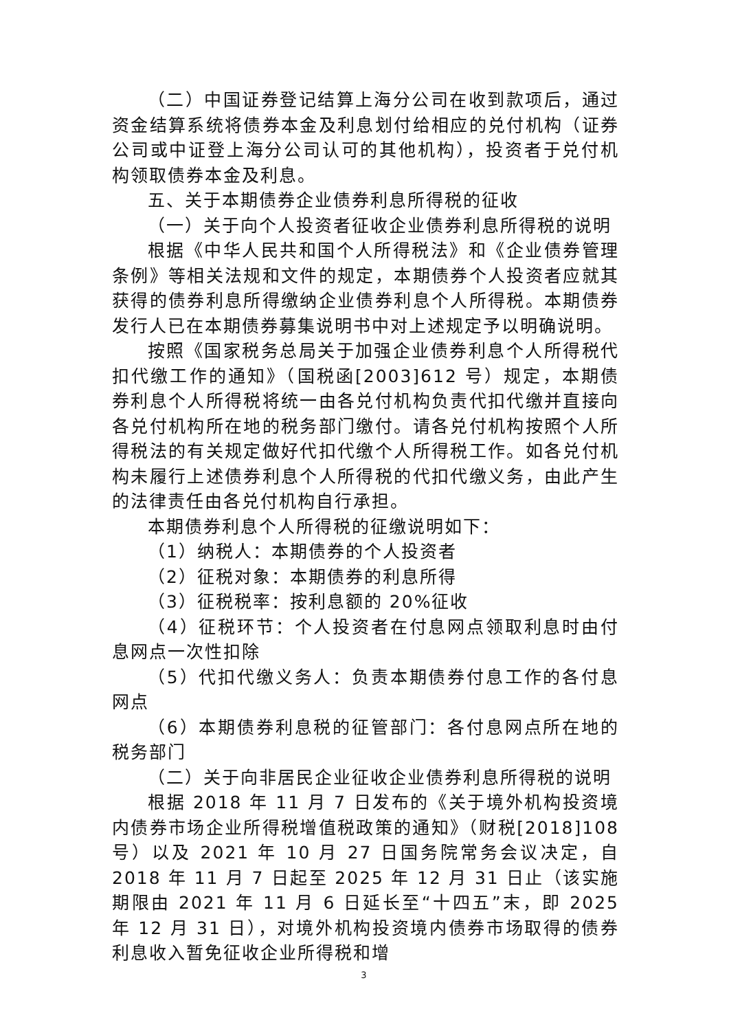（二）中国证券登记结算上海分公司在收到款项后，通过资金结算系统将债券本金及利息划付给相应的兑付机构（证券公司或中证登上海分公司认可的其他机构），投资者于兑付机构领取债券本金及利息。
五、关于本期债券企业债券利息所得税的征收
（一）关于向个人投资者征收企业债券利息所得税的说明
根据《中华人民共和国个人所得税法》和《企业债券管理条例》等相关法规和文件的规定，本期债券个人投资者应就其获得的债券利息所得缴纳企业债券利息个人所得税。本期债券发行人已在本期债券募集说明书中对上述规定予以明确说明。
按照《国家税务总局关于加强企业债券利息个人所得税代扣代缴工作的通知》（国税函[2003]612 号）规定，本期债券利息个人所得税将统一由各兑付机构负责代扣代缴并直接向各兑付机构所在地的税务部门缴付。请各兑付机构按照个人所得税法的有关规定做好代扣代缴个人所得税工作。如各兑付机构未履行上述债券利息个人所得税的代扣代缴义务，由此产生的法律责任由各兑付机构自行承担。
本期债券利息个人所得税的征缴说明如下：
（1）纳税人：本期债券的个人投资者
（2）征税对象：本期债券的利息所得
（3）征税税率：按利息额的 20%征收
（4）征税环节：个人投资者在付息网点领取利息时由付息网点一次性扣除
（5）代扣代缴义务人：负责本期债券付息工作的各付息网点
（6）本期债券利息税的征管部门：各付息网点所在地的税务部门
（二）关于向非居民企业征收企业债券利息所得税的说明
根据 2018 年 11 月 7 日发布的《关于境外机构投资境内债券市场企业所得税增值税政策的通知》（财税[2018]108 号）以及 2021 年 10 月 27 日国务院常务会议决定，自 2018 年 11 月 7 日起至 2025 年 12 月 31 日止（该实施期限由 2021 年 11 月 6 日延长至“十四五”末，即 2025 年 12 月 31 日），对境外机构投资境内债券市场取得的债券利息收入暂免征收企业所得税和增
3